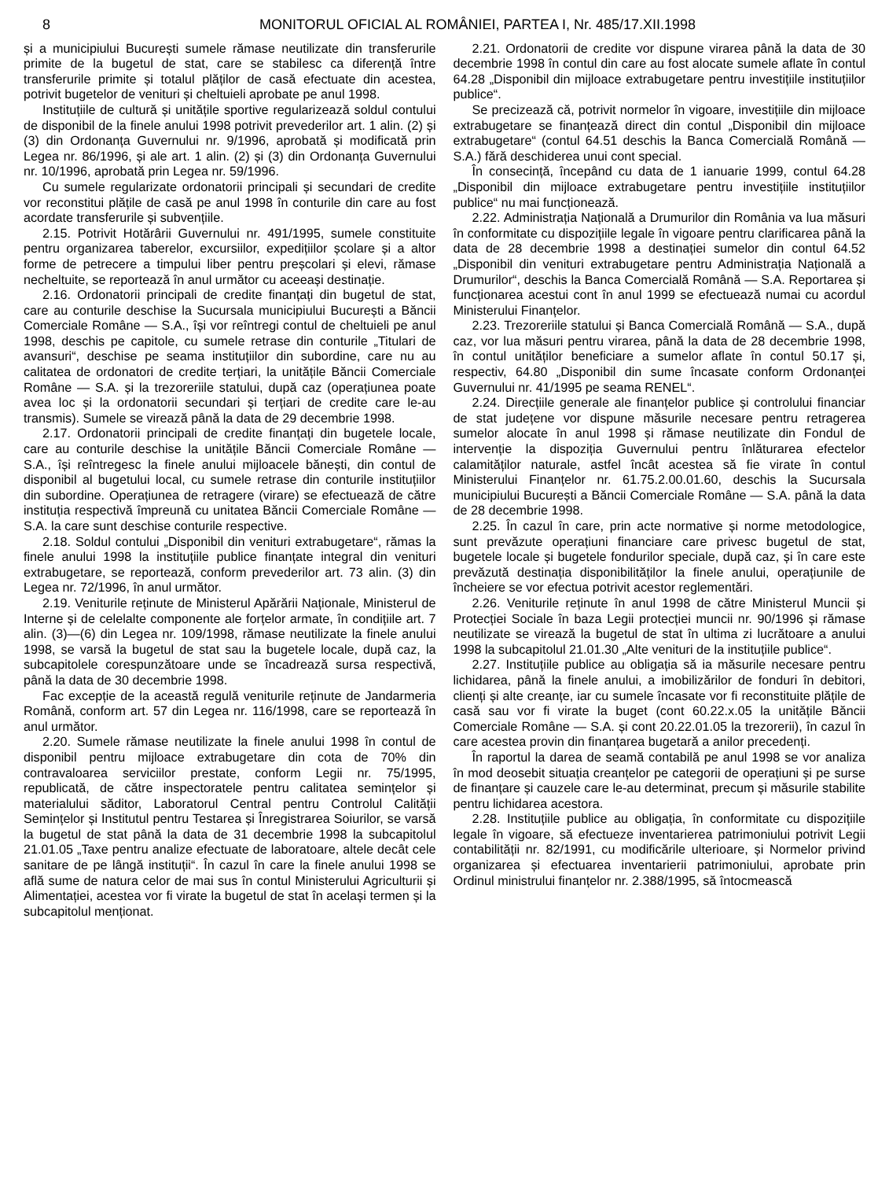8 MONITORUL OFICIAL AL ROMÂNIEI, PARTEA I, Nr. 485/17.XII.1998
și a municipiului București sumele rămase neutilizate din transferurile primite de la bugetul de stat, care se stabilesc ca diferență între transferurile primite și totalul plăților de casă efectuate din acestea, potrivit bugetelor de venituri și cheltuieli aprobate pe anul 1998.
Instituțiile de cultură și unitățile sportive regularizează soldul contului de disponibil de la finele anului 1998 potrivit prevederilor art. 1 alin. (2) și (3) din Ordonanța Guvernului nr. 9/1996, aprobată și modificată prin Legea nr. 86/1996, și ale art. 1 alin. (2) și (3) din Ordonanța Guvernului nr. 10/1996, aprobată prin Legea nr. 59/1996.
Cu sumele regularizate ordonatorii principali și secundari de credite vor reconstitui plățile de casă pe anul 1998 în conturile din care au fost acordate transferurile și subvențiile.
2.15. Potrivit Hotărârii Guvernului nr. 491/1995, sumele constituite pentru organizarea taberelor, excursiilor, expedițiilor școlare și a altor forme de petrecere a timpului liber pentru preșcolari și elevi, rămase necheltuite, se reportează în anul următor cu aceeași destinație.
2.16. Ordonatorii principali de credite finanțați din bugetul de stat, care au conturile deschise la Sucursala municipiului București a Băncii Comerciale Române — S.A., își vor reîntregi contul de cheltuieli pe anul 1998, deschis pe capitole, cu sumele retrase din conturile „Titulari de avansuri“, deschise pe seama instituțiilor din subordine, care nu au calitatea de ordonatori de credite terțiari, la unitățile Băncii Comerciale Române — S.A. și la trezoreriile statului, după caz (operațiunea poate avea loc și la ordonatorii secundari și terțiari de credite care le-au transmis). Sumele se virează până la data de 29 decembrie 1998.
2.17. Ordonatorii principali de credite finanțați din bugetele locale, care au conturile deschise la unitățile Băncii Comerciale Române — S.A., își reîntregesc la finele anului mijloacele bănești, din contul de disponibil al bugetului local, cu sumele retrase din conturile instituțiilor din subordine. Operațiunea de retragere (virare) se efectuează de către instituția respectivă împreună cu unitatea Băncii Comerciale Române — S.A. la care sunt deschise conturile respective.
2.18. Soldul contului „Disponibil din venituri extrabugetare“, rămas la finele anului 1998 la instituțiile publice finanțate integral din venituri extrabugetare, se reportează, conform prevederilor art. 73 alin. (3) din Legea nr. 72/1996, în anul următor.
2.19. Veniturile reținute de Ministerul Apărării Naționale, Ministerul de Interne și de celelalte componente ale forțelor armate, în condițiile art. 7 alin. (3)—(6) din Legea nr. 109/1998, rămase neutilizate la finele anului 1998, se varsă la bugetul de stat sau la bugetele locale, după caz, la subcapitolele corespunzătoare unde se încadrează sursa respectivă, până la data de 30 decembrie 1998.
Fac excepție de la această regulă veniturile reținute de Jandarmeria Română, conform art. 57 din Legea nr. 116/1998, care se reportează în anul următor.
2.20. Sumele rămase neutilizate la finele anului 1998 în contul de disponibil pentru mijloace extrabugetare din cota de 70% din contravaloarea serviciilor prestate, conform Legii nr. 75/1995, republicată, de către inspectoratele pentru calitatea semințelor și materialului săditor, Laboratorul Central pentru Controlul Calității Semințelor și Institutul pentru Testarea și Înregistrarea Soiurilor, se varsă la bugetul de stat până la data de 31 decembrie 1998 la subcapitolul 21.01.05 „Taxe pentru analize efectuate de laboratoare, altele decât cele sanitare de pe lângă instituții“. În cazul în care la finele anului 1998 se află sume de natura celor de mai sus în contul Ministerului Agriculturii și Alimentației, acestea vor fi virate la bugetul de stat în același termen și la subcapitolul menționat.
2.21. Ordonatorii de credite vor dispune virarea până la data de 30 decembrie 1998 în contul din care au fost alocate sumele aflate în contul 64.28 „Disponibil din mijloace extrabugetare pentru investițiile instituțiilor publice“.
Se precizează că, potrivit normelor în vigoare, investițiile din mijloace extrabugetare se finanțează direct din contul „Disponibil din mijloace extrabugetare“ (contul 64.51 deschis la Banca Comercială Română — S.A.) fără deschiderea unui cont special.
În consecință, începând cu data de 1 ianuarie 1999, contul 64.28 „Disponibil din mijloace extrabugetare pentru investițiile instituțiilor publice“ nu mai funcționează.
2.22. Administrația Națională a Drumurilor din România va lua măsuri în conformitate cu dispozițiile legale în vigoare pentru clarificarea până la data de 28 decembrie 1998 a destinației sumelor din contul 64.52 „Disponibil din venituri extrabugetare pentru Administrația Națională a Drumurilor“, deschis la Banca Comercială Română — S.A. Reportarea și funcționarea acestui cont în anul 1999 se efectuează numai cu acordul Ministerului Finanțelor.
2.23. Trezoreriile statului și Banca Comercială Română — S.A., după caz, vor lua măsuri pentru virarea, până la data de 28 decembrie 1998, în contul unităților beneficiare a sumelor aflate în contul 50.17 și, respectiv, 64.80 „Disponibil din sume încasate conform Ordonanței Guvernului nr. 41/1995 pe seama RENEL“.
2.24. Direcțiile generale ale finanțelor publice și controlului financiar de stat județene vor dispune măsurile necesare pentru retragerea sumelor alocate în anul 1998 și rămase neutilizate din Fondul de intervenție la dispoziția Guvernului pentru înlăturarea efectelor calamităților naturale, astfel încât acestea să fie virate în contul Ministerului Finanțelor nr. 61.75.2.00.01.60, deschis la Sucursala municipiului București a Băncii Comerciale Române — S.A. până la data de 28 decembrie 1998.
2.25. În cazul în care, prin acte normative și norme metodologice, sunt prevăzute operațiuni financiare care privesc bugetul de stat, bugetele locale și bugetele fondurilor speciale, după caz, și în care este prevăzută destinația disponibilităților la finele anului, operațiunile de încheiere se vor efectua potrivit acestor reglementări.
2.26. Veniturile reținute în anul 1998 de către Ministerul Muncii și Protecției Sociale în baza Legii protecției muncii nr. 90/1996 și rămase neutilizate se virează la bugetul de stat în ultima zi lucrătoare a anului 1998 la subcapitolul 21.01.30 „Alte venituri de la instituțiile publice“.
2.27. Instituțiile publice au obligația să ia măsurile necesare pentru lichidarea, până la finele anului, a imobilizărilor de fonduri în debitori, clienți și alte creanțe, iar cu sumele încasate vor fi reconstituite plățile de casă sau vor fi virate la buget (cont 60.22.x.05 la unitățile Băncii Comerciale Române — S.A. și cont 20.22.01.05 la trezorerii), în cazul în care acestea provin din finanțarea bugetară a anilor precedenți.
În raportul la darea de seamă contabilă pe anul 1998 se vor analiza în mod deosebit situația creanțelor pe categorii de operațiuni și pe surse de finanțare și cauzele care le-au determinat, precum și măsurile stabilite pentru lichidarea acestora.
2.28. Instituțiile publice au obligația, în conformitate cu dispozițiile legale în vigoare, să efectueze inventarierea patrimoniului potrivit Legii contabilității nr. 82/1991, cu modificările ulterioare, și Normelor privind organizarea și efectuarea inventarierii patrimoniului, aprobate prin Ordinul ministrului finanțelor nr. 2.388/1995, să întocmească